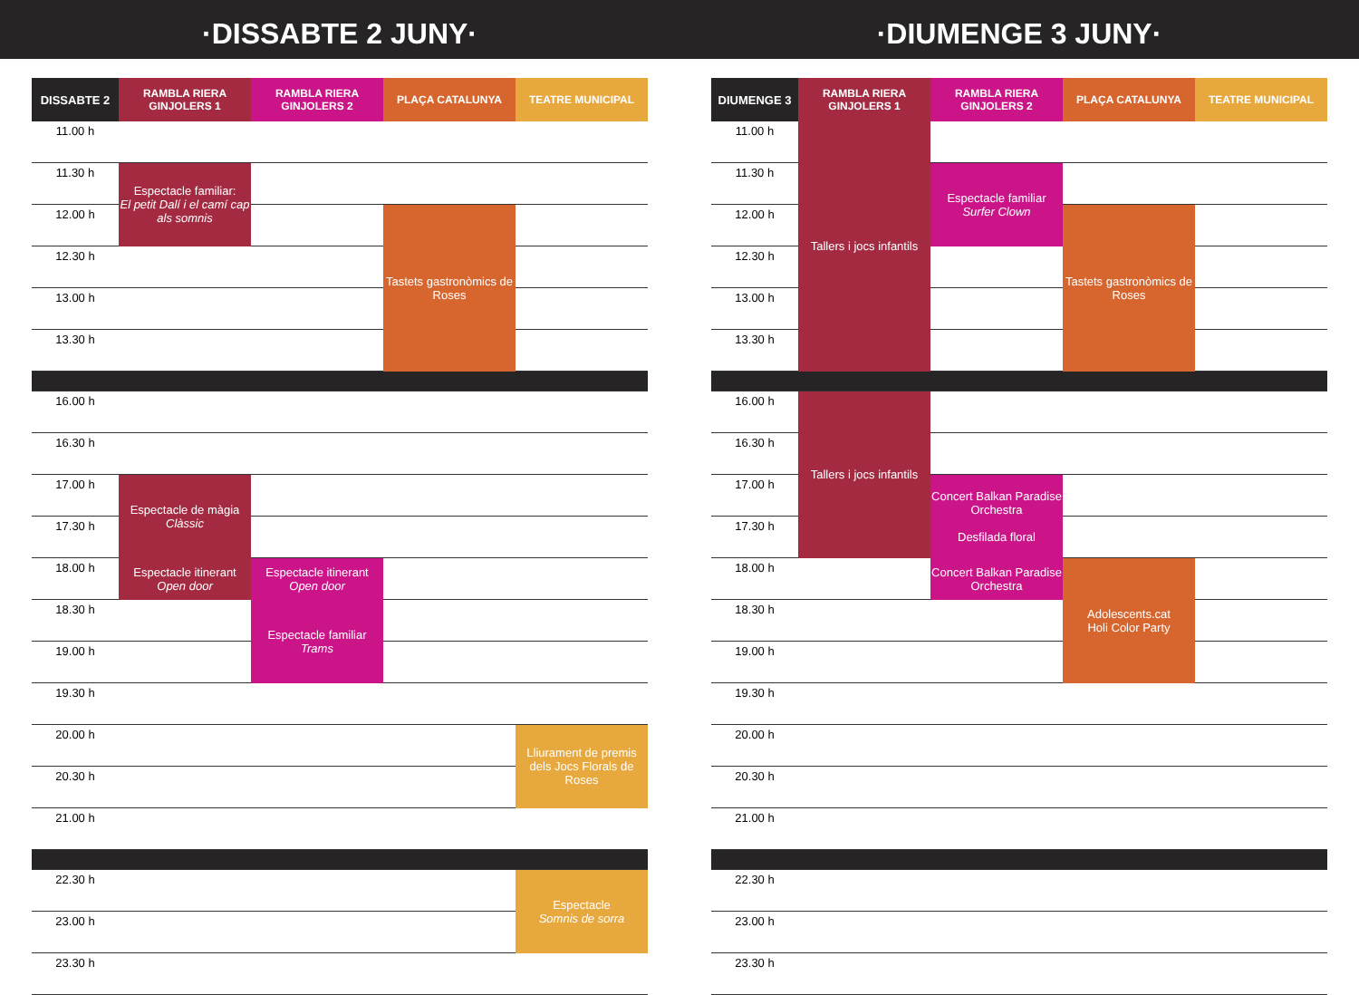·DISSABTE 2 JUNY· ·DIUMENGE 3 JUNY·
| DISSABTE 2 | RAMBLA RIERA GINJOLERS 1 | RAMBLA RIERA GINJOLERS 2 | PLAÇA CATALUNYA | TEATRE MUNICIPAL |
| --- | --- | --- | --- | --- |
| 11.00 h | | | | |
| 11.30 h | Espectacle familiar: El petit Dalí i el camí cap als somnis | | | |
| 12.00 h | | | Tastets gastronòmics de Roses | |
| 12.30 h | | | | |
| 13.00 h | | | | |
| 13.30 h | | | | |
| 16.00 h | | | | |
| 16.30 h | | | | |
| 17.00 h | Espectacle de màgia Clàssic | | | |
| 17.30 h | | | | |
| 18.00 h | Espectacle itinerant Open door | Espectacle itinerant Open door | | |
| 18.30 h | | Espectacle familiar Trams | | |
| 19.00 h | | | | |
| 19.30 h | | | | |
| 20.00 h | | | | Lliurament de premis dels Jocs Florals de Roses |
| 20.30 h | | | | |
| 21.00 h | | | | |
| 22.30 h | | | | Espectacle Somnis de sorra |
| 23.00 h | | | | |
| 23.30 h | | | | |
| DIUMENGE 3 | RAMBLA RIERA GINJOLERS 1 | RAMBLA RIERA GINJOLERS 2 | PLAÇA CATALUNYA | TEATRE MUNICIPAL |
| --- | --- | --- | --- | --- |
| 11.00 h | Tallers i jocs infantils | | | |
| 11.30 h | | Espectacle familiar Surfer Clown | | |
| 12.00 h | | | Tastets gastronòmics de Roses | |
| 12.30 h | | | | |
| 13.00 h | | | | |
| 13.30 h | | | | |
| 16.00 h | Tallers i jocs infantils | | | |
| 16.30 h | | | | |
| 17.00 h | | Concert Balkan Paradise Orchestra Desfilada floral | | |
| 17.30 h | | | | |
| 18.00 h | | Concert Balkan Paradise Orchestra | Adolescents.cat Holi Color Party | |
| 18.30 h | | | | |
| 19.00 h | | | | |
| 19.30 h | | | | |
| 20.00 h | | | | |
| 20.30 h | | | | |
| 21.00 h | | | | |
| 22.30 h | | | | |
| 23.00 h | | | | |
| 23.30 h | | | | |